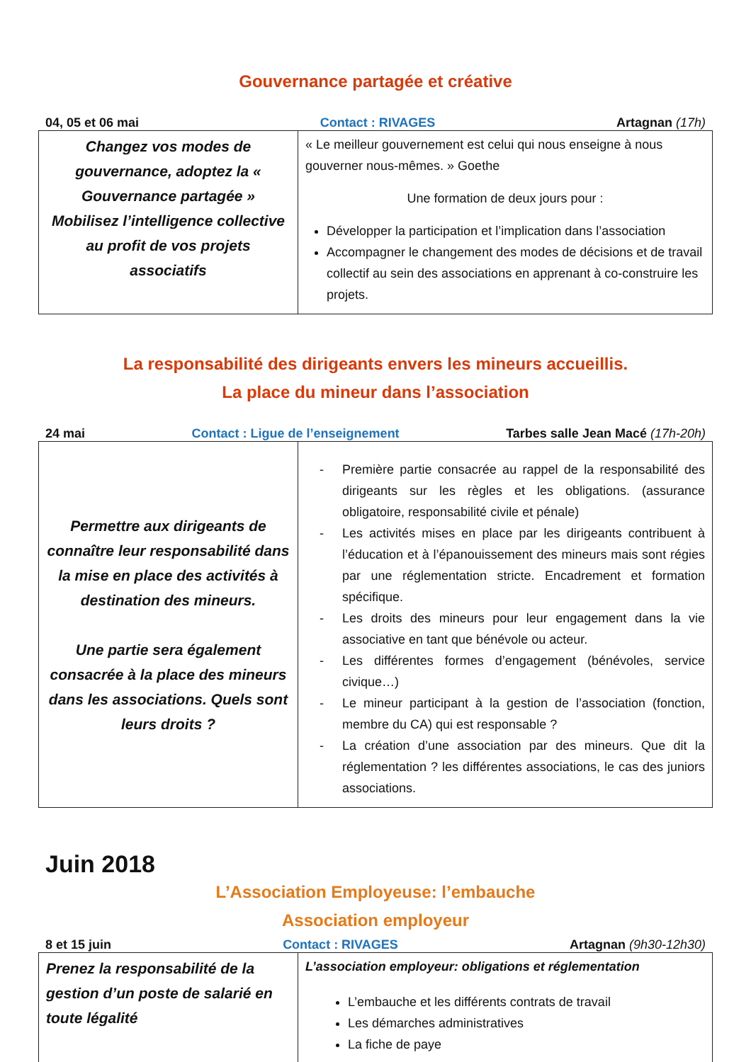Gouvernance partagée et créative
04, 05 et 06 mai Contact : RIVAGES Artagnan (17h)
| Changez vos modes de gouvernance, adoptez la « Gouvernance partagée » Mobilisez l’intelligence collective au profit de vos projets associatifs | « Le meilleur gouvernement est celui qui nous enseigne à nous gouverner nous-mêmes. » Goethe Une formation de deux jours pour : Développer la participation et l’implication dans l’association Accompagner le changement des modes de décisions et de travail collectif au sein des associations en apprenant à co-construire les projets. |
La responsabilité des dirigeants envers les mineurs accueillis.
La place du mineur dans l’association
24 mai Contact : Ligue de l’enseignement Tarbes salle Jean Macé (17h-20h)
| Permettre aux dirigeants de connaître leur responsabilité dans la mise en place des activités à destination des mineurs. Une partie sera également consacrée à la place des mineurs dans les associations. Quels sont leurs droits ? | - Première partie consacrée au rappel de la responsabilité des dirigeants sur les règles et les obligations. (assurance obligatoire, responsabilité civile et pénale) - Les activités mises en place par les dirigeants contribuent à l’éducation et à l’épanouissement des mineurs mais sont régies par une réglementation stricte. Encadrement et formation spécifique. - Les droits des mineurs pour leur engagement dans la vie associative en tant que bénévole ou acteur. - Les différentes formes d’engagement (bénévoles, service civique…) - Le mineur participant à la gestion de l’association (fonction, membre du CA) qui est responsable ? - La création d’une association par des mineurs. Que dit la réglementation ? les différentes associations, le cas des juniors associations. |
Juin 2018
L’Association Employeuse: l’embauche
Association employeur
8 et 15 juin Contact : RIVAGES Artagnan (9h30-12h30)
| Prenez la responsabilité de la gestion d’un poste de salarié en toute légalité | L’association employeur: obligations et réglementation L’embauche et les différents contrats de travail Les démarches administratives La fiche de paye |